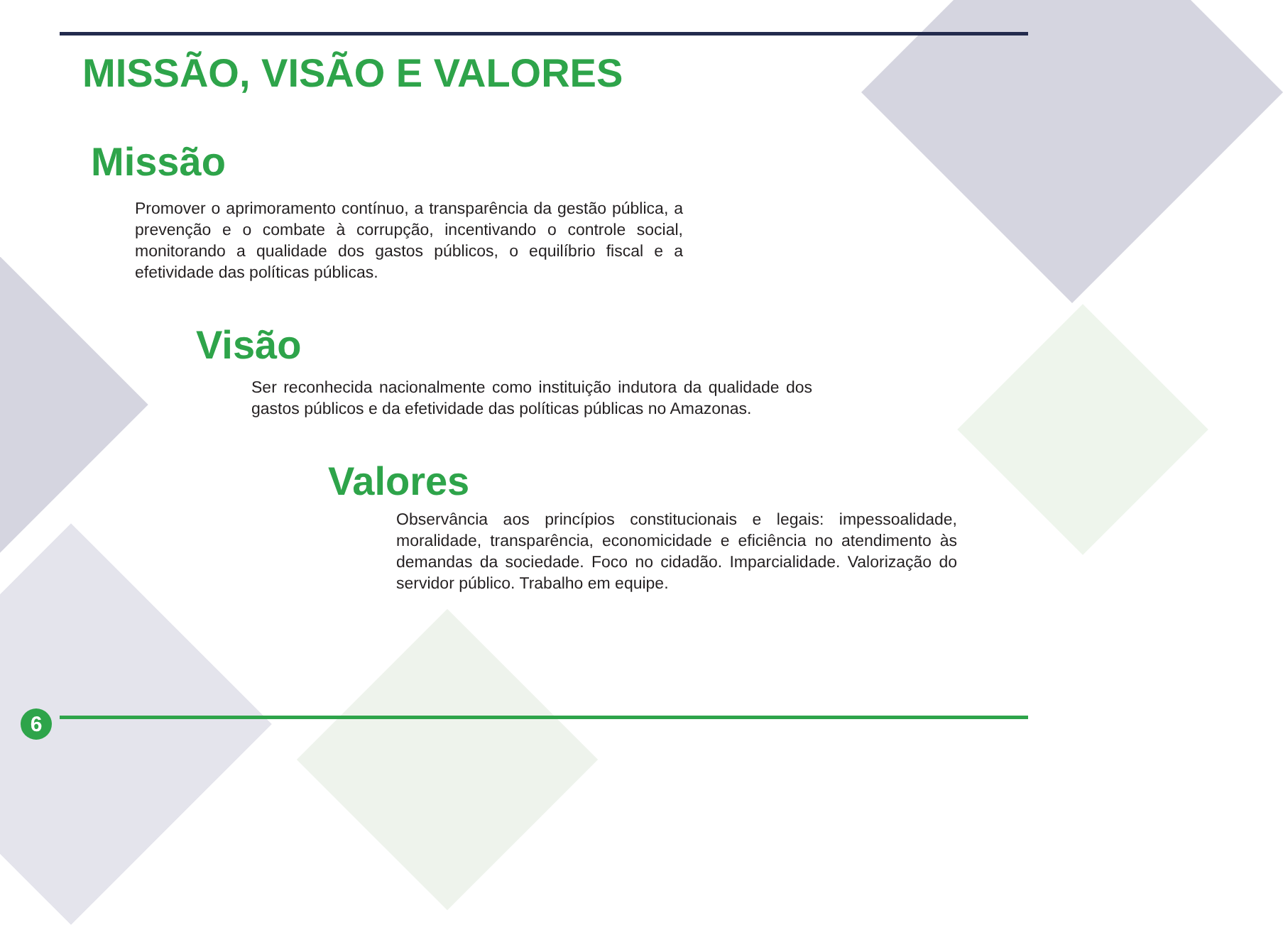MISSÃO, VISÃO E VALORES
Missão
Promover o aprimoramento contínuo, a transparência da gestão pública, a prevenção e o combate à corrupção, incentivando o controle social, monitorando a qualidade dos gastos públicos, o equilíbrio fiscal e a efetividade das políticas públicas.
Visão
Ser reconhecida nacionalmente como instituição indutora da qualidade dos gastos públicos e da efetividade das políticas públicas no Amazonas.
Valores
Observância aos princípios constitucionais e legais: impessoalidade, moralidade, transparência, economicidade e eficiência no atendimento às demandas da sociedade. Foco no cidadão. Imparcialidade. Valorização do servidor público. Trabalho em equipe.
6